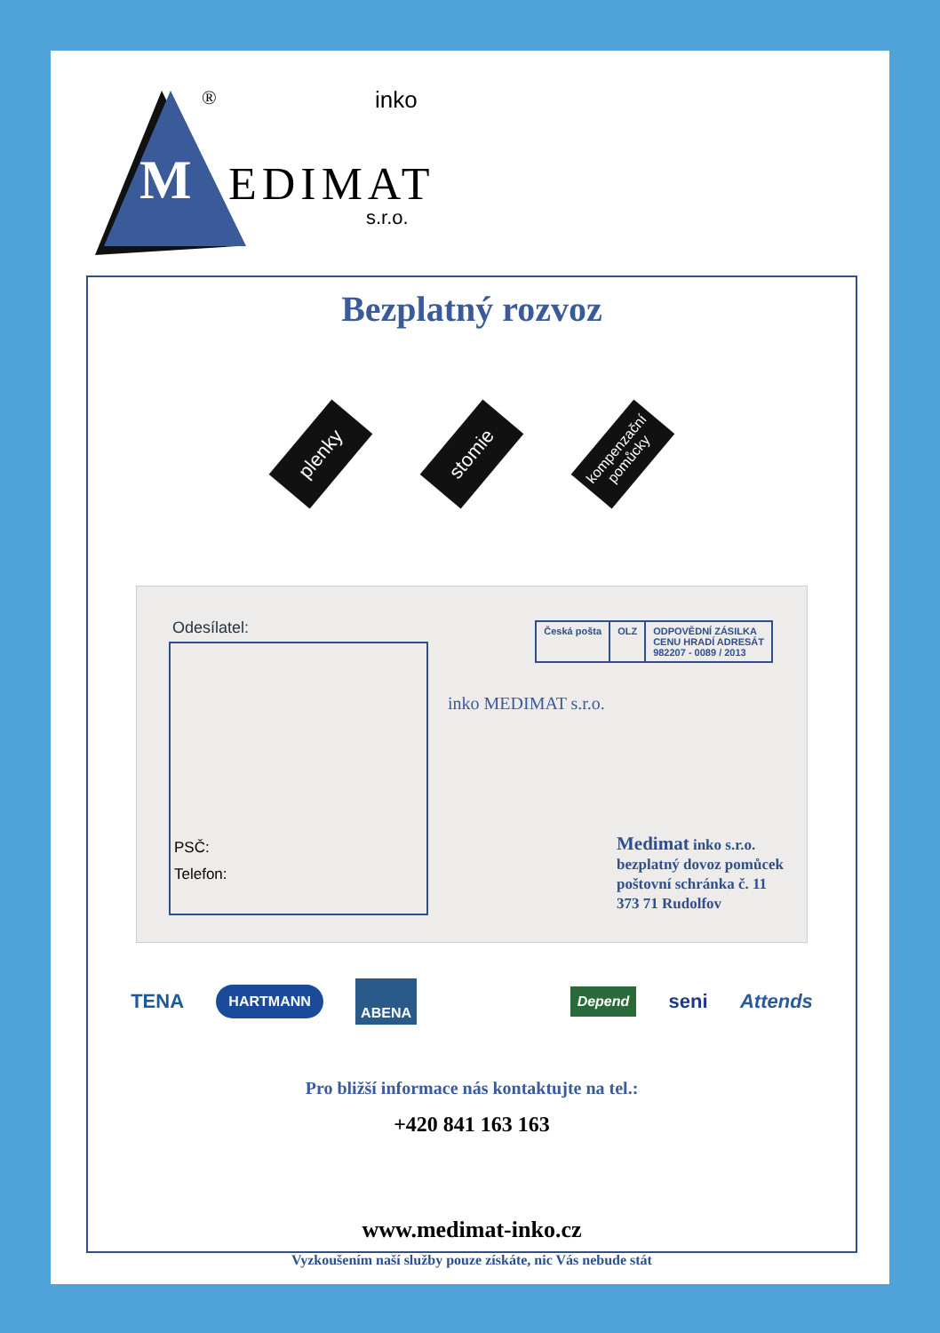® inko
M EDIMAT
s.r.o.
Bezplatný rozvoz
plenky
stomie
kompenzační pomůcky
Odesílatel:
PSČ:
Telefon:
inko MEDIMAT s.r.o.
Česká pošta OLZ ODPOVĚDNÍ ZÁSILKA
CENU HRADÍ ADRESÁT
982207 - 0089 / 2013
Medimat inko s.r.o.
bezplatný dovoz pomůcek
poštovní schránka č. 11
373 71 Rudolfov
TENA HARTMANN ABENA Depend seni Attends
Pro bližší informace nás kontaktujte na tel.:
+420 841 163 163
www.medimat-inko.cz
Vyzkoušením naší služby pouze získáte, nic Vás nebude stát